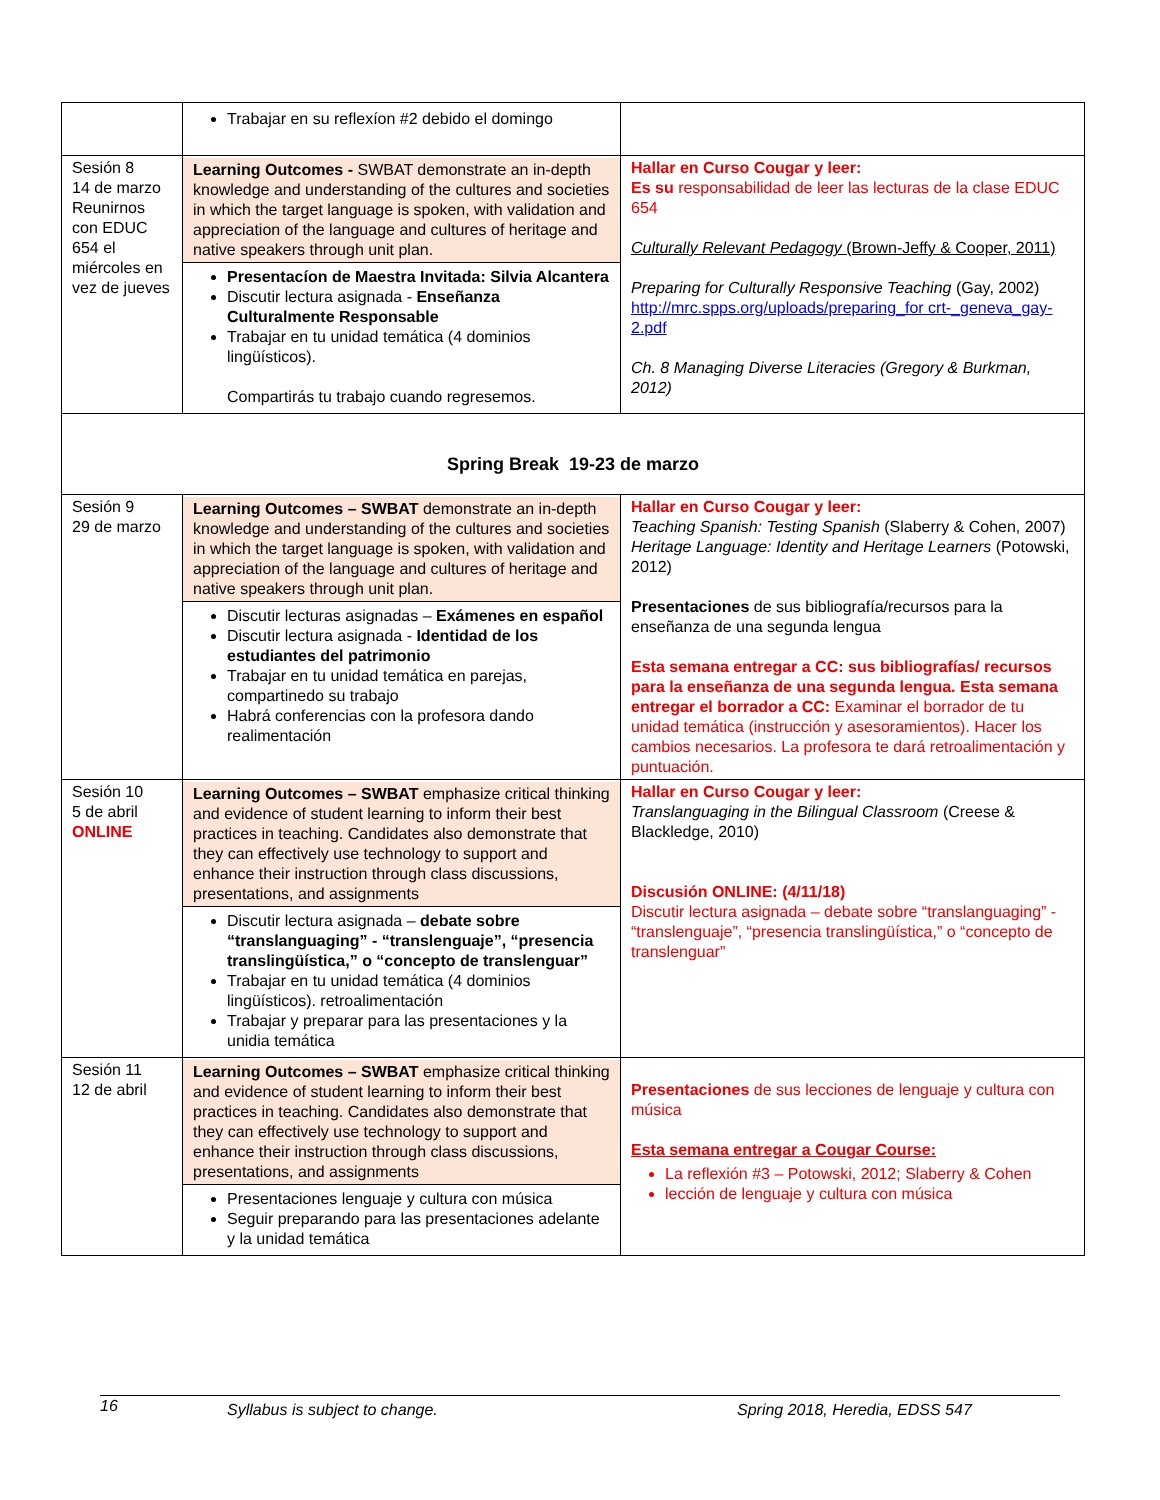| | Trabajar en su reflexíon #2 debido el domingo | |
| Sesión 8 14 de marzo Reunirnos con EDUC 654 el miércoles en vez de jueves | Learning Outcomes - SWBAT demonstrate an in-depth knowledge and understanding of the cultures and societies in which the target language is spoken, with validation and appreciation of the language and cultures of heritage and native speakers through unit plan. Presentacíon de Maestra Invitada: Silvia Alcantera Discutir lectura asignada - Enseñanza Culturalmente Responsable Trabajar en tu unidad temática (4 dominios lingüísticos). Compartirás tu trabajo cuando regresemos. | Hallar en Curso Cougar y leer: Es su responsabilidad de leer las lecturas de la clase EDUC 654 Culturally Relevant Pedagogy (Brown-Jeffy & Cooper, 2011) Preparing for Culturally Responsive Teaching (Gay, 2002) http://mrc.spps.org/uploads/preparing_for crt-_geneva_gay-2.pdf Ch. 8 Managing Diverse Literacies (Gregory & Burkman, 2012) |
| Spring Break 19-23 de marzo | | |
| Sesión 9 29 de marzo | Learning Outcomes – SWBAT demonstrate an in-depth knowledge and understanding of the cultures and societies in which the target language is spoken, with validation and appreciation of the language and cultures of heritage and native speakers through unit plan. Discutir lecturas asignadas – Exámenes en español Discutir lectura asignada - Identidad de los estudiantes del patrimonio Trabajar en tu unidad temática en parejas, compartinedo su trabajo Habrá conferencias con la profesora dando realimentación | Hallar en Curso Cougar y leer: Teaching Spanish: Testing Spanish (Slaberry & Cohen, 2007) Heritage Language: Identity and Heritage Learners (Potowski, 2012) Presentaciones de sus bibliografía/recursos para la enseñanza de una segunda lengua Esta semana entregar a CC: sus bibliografías/ recursos para la enseñanza de una segunda lengua. Esta semana entregar el borrador a CC: Examinar el borrador de tu unidad temática (instrucción y asesoramientos). Hacer los cambios necesarios. La profesora te dará retroalimentación y puntuación. |
| Sesión 10 5 de abril ONLINE | Learning Outcomes – SWBAT emphasize critical thinking and evidence of student learning to inform their best practices in teaching. Candidates also demonstrate that they can effectively use technology to support and enhance their instruction through class discussions, presentations, and assignments Discutir lectura asignada – debate sobre “translanguaging” - “translenguaje”, “presencia translingüística,” o “concepto de translenguar” Trabajar en tu unidad temática (4 dominios lingüísticos). retroalimentación Trabajar y preparar para las presentaciones y la unidia temática | Hallar en Curso Cougar y leer: Translanguaging in the Bilingual Classroom (Creese & Blackledge, 2010) Discusión ONLINE: (4/11/18) Discutir lectura asignada – debate sobre “translanguaging” - “translenguaje”, “presencia translingüística,” o “concepto de translenguar” |
| Sesión 11 12 de abril | Learning Outcomes – SWBAT emphasize critical thinking and evidence of student learning to inform their best practices in teaching. Candidates also demonstrate that they can effectively use technology to support and enhance their instruction through class discussions, presentations, and assignments Presentaciones lenguaje y cultura con música Seguir preparando para las presentaciones adelante y la unidad temática | Presentaciones de sus lecciones de lenguaje y cultura con música Esta semana entregar a Cougar Course: La reflexión #3 – Potowski, 2012; Slaberry & Cohen lección de lenguaje y cultura con música |
16 Syllabus is subject to change. Spring 2018, Heredia, EDSS 547